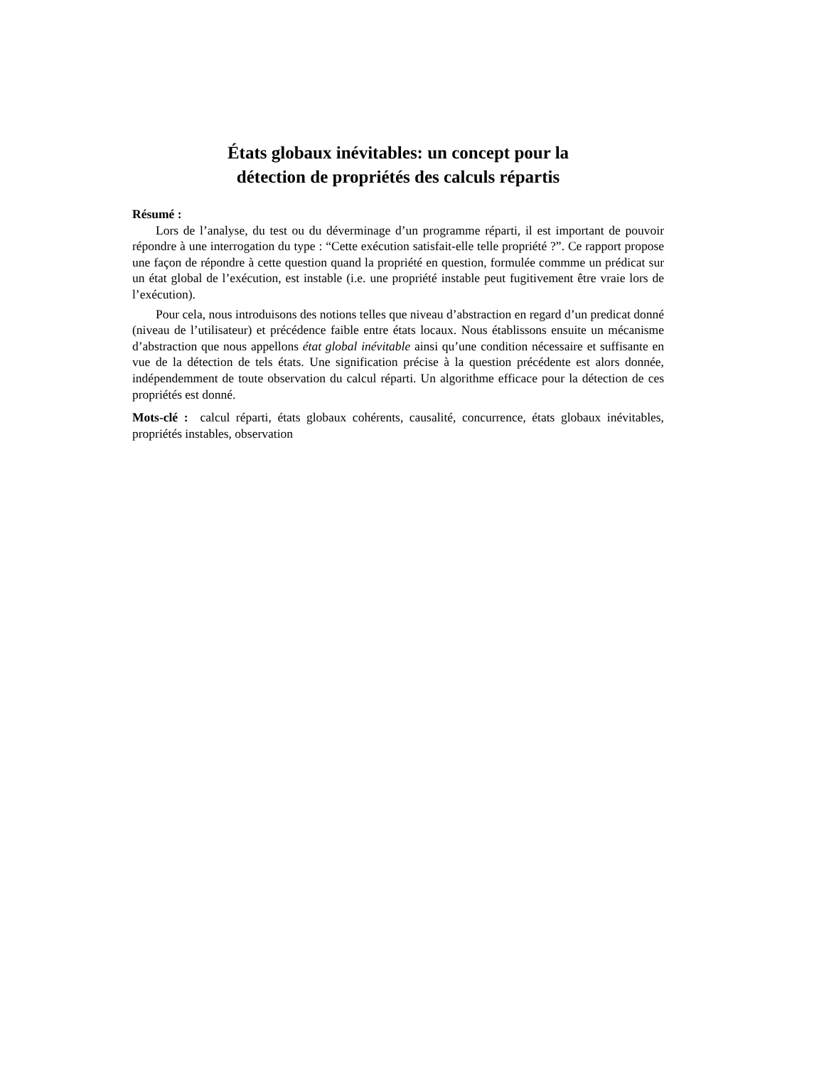États globaux inévitables: un concept pour la
détection de propriétés des calculs répartis
Résumé :
Lors de l’analyse, du test ou du déverminage d’un programme réparti, il est important de pouvoir répondre à une interrogation du type : “Cette exécution satisfait-elle telle propriété ?”. Ce rapport propose une façon de répondre à cette question quand la propriété en question, formulée commme un prédicat sur un état global de l’exécution, est instable (i.e. une propriété instable peut fugitivement être vraie lors de l’exécution).
Pour cela, nous introduisons des notions telles que niveau d’abstraction en regard d’un predicat donné (niveau de l’utilisateur) et précédence faible entre états locaux. Nous établissons ensuite un mécanisme d’abstraction que nous appellons état global inévitable ainsi qu’une condition nécessaire et suffisante en vue de la détection de tels états. Une signification précise à la question précédente est alors donnée, indépendemment de toute observation du calcul réparti. Un algorithme efficace pour la détection de ces propriétés est donné.
Mots-clé : calcul réparti, états globaux cohérents, causalité, concurrence, états globaux inévitables, propriétés instables, observation